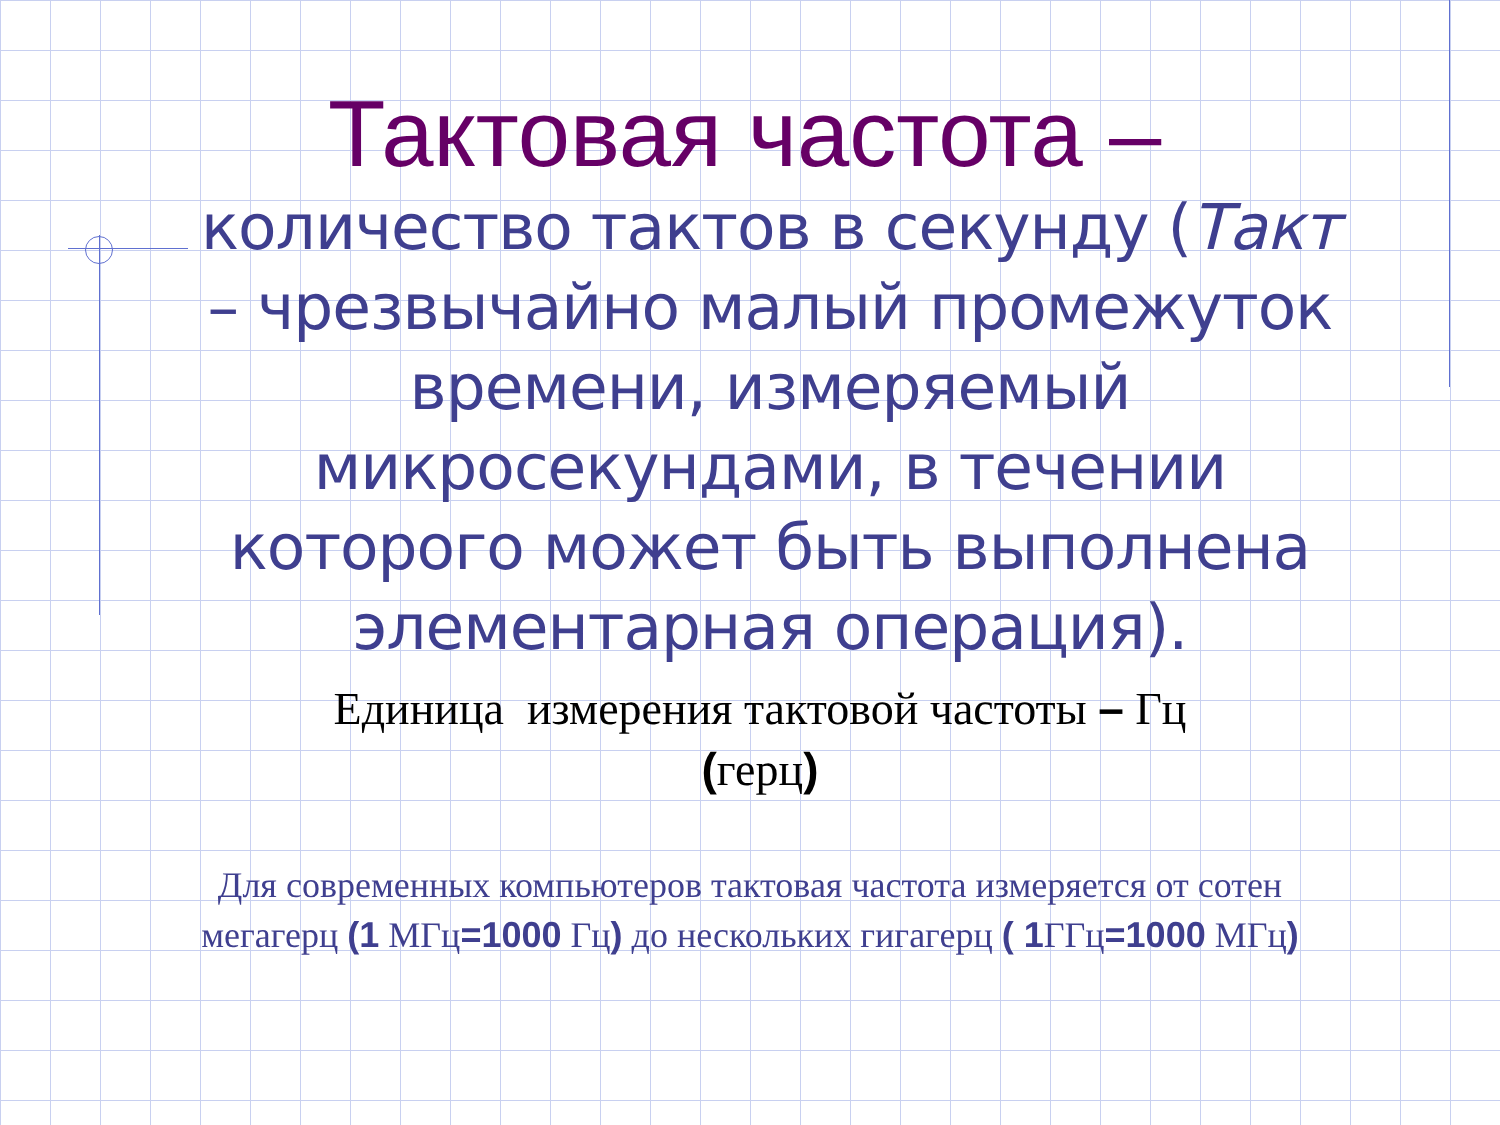Тактовая частота –
количество тактов в секунду (Такт – чрезвычайно малый промежуток времени, измеряемый микросекундами, в течении которого может быть выполнена элементарная операция).
Единица измерения тактовой частоты – Гц (герц)
Для современных компьютеров тактовая частота измеряется от сотен мегагерц (1 МГц=1000 Гц) до нескольких гигагерц ( 1 ГГц=1000 МГц)